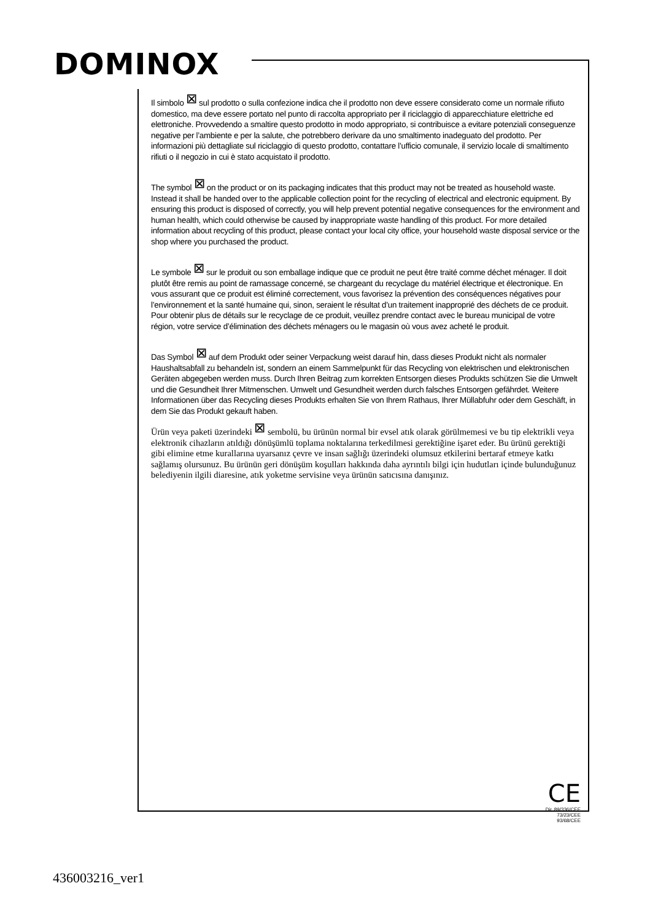DOMINOX
Il simbolo ⊠ sul prodotto o sulla confezione indica che il prodotto non deve essere considerato come un normale rifiuto domestico, ma deve essere portato nel punto di raccolta appropriato per il riciclaggio di apparecchiature elettriche ed elettroniche. Provvedendo a smaltire questo prodotto in modo appropriato, si contribuisce a evitare potenziali conseguenze negative per l’ambiente e per la salute, che potrebbero derivare da uno smaltimento inadeguato del prodotto. Per informazioni più dettagliate sul riciclaggio di questo prodotto, contattare l’ufficio comunale, il servizio locale di smaltimento rifiuti o il negozio in cui è stato acquistato il prodotto.
The symbol ⊠ on the product or on its packaging indicates that this product may not be treated as household waste. Instead it shall be handed over to the applicable collection point for the recycling of electrical and electronic equipment. By ensuring this product is disposed of correctly, you will help prevent potential negative consequences for the environment and human health, which could otherwise be caused by inappropriate waste handling of this product. For more detailed information about recycling of this product, please contact your local city office, your household waste disposal service or the shop where you purchased the product.
Le symbole ⊠ sur le produit ou son emballage indique que ce produit ne peut être traité comme déchet ménager. Il doit plutôt être remis au point de ramassage concerné, se chargeant du recyclage du matériel électrique et électronique. En vous assurant que ce produit est éliminé correctement, vous favorisez la prévention des conséquences négatives pour l’environnement et la santé humaine qui, sinon, seraient le résultat d’un traitement inapproprié des déchets de ce produit. Pour obtenir plus de détails sur le recyclage de ce produit, veuillez prendre contact avec le bureau municipal de votre région, votre service d’élimination des déchets ménagers ou le magasin où vous avez acheté le produit.
Das Symbol ⊠ auf dem Produkt oder seiner Verpackung weist darauf hin, dass dieses Produkt nicht als normaler Haushaltsabfall zu behandeln ist, sondern an einem Sammelpunkt für das Recycling von elektrischen und elektronischen Geräten abgegeben werden muss. Durch Ihren Beitrag zum korrekten Entsorgen dieses Produkts schützen Sie die Umwelt und die Gesundheit Ihrer Mitmenschen. Umwelt und Gesundheit werden durch falsches Entsorgen gefährdet. Weitere Informationen über das Recycling dieses Produkts erhalten Sie von Ihrem Rathaus, Ihrer Müllabfuhr oder dem Geschäft, in dem Sie das Produkt gekauft haben.
Ürün veya paketi üzerindeki ⊠ sembolü, bu ürünün normal bir evsel atık olarak görülmemesi ve bu tip elektrikli veya elektronik cihazların atıldığı dönüşümlü toplama noktalarına terkedilmesi gerektiğine işaret eder. Bu ürünü gerektiği gibi elimine etme kurallarına uyarsanız çevre ve insan sağlığı üzerindeki olumsuz etkilerini bertaraf etmeye katkı sağlamış olursunuz. Bu ürünün geri dönüşüm koşulları hakkında daha ayrıntılı bilgi için hudutları içinde bulunduğunuz belediyenin ilgili diaresine, atık yoketme servisine veya ürünün satıcısına danışınız.
CE
Dir. 89/336/CEE
73/23/CEE
93/68/CEE
436003216_ver1